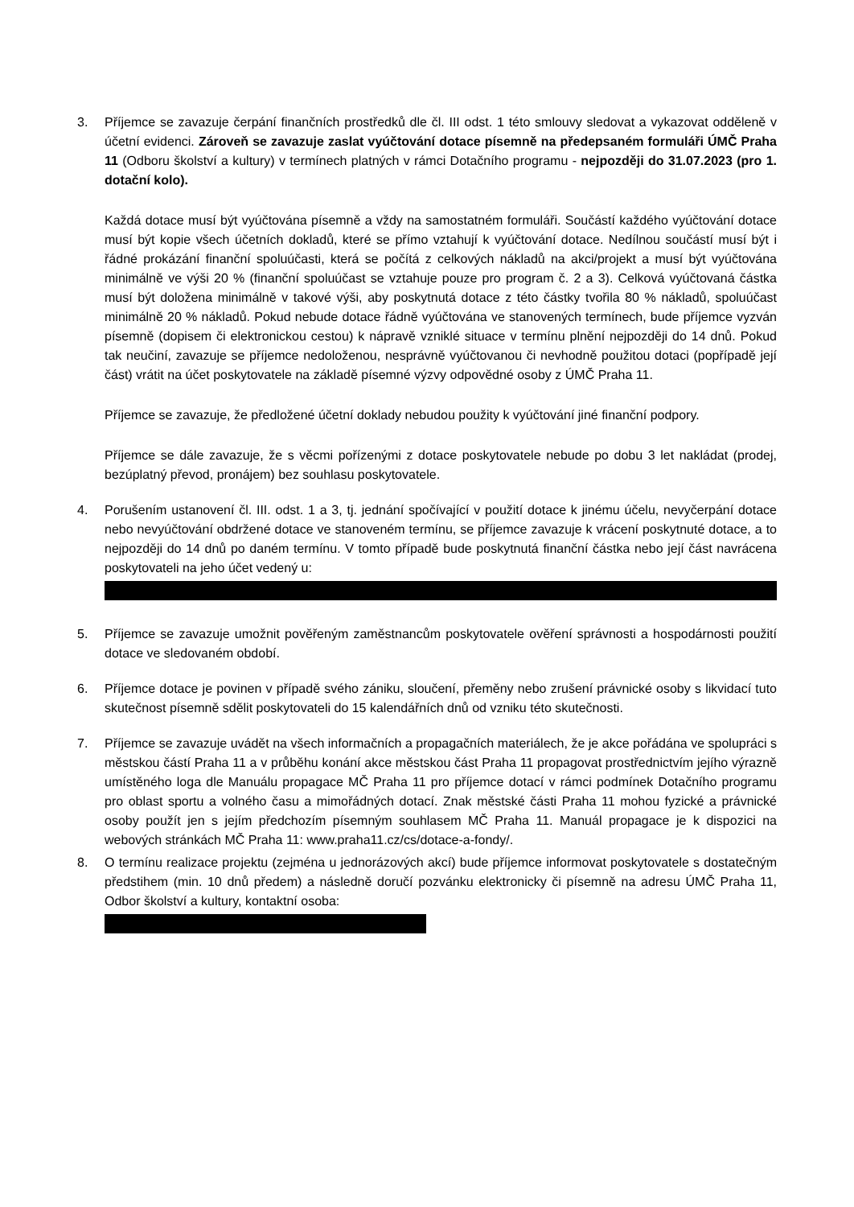3. Příjemce se zavazuje čerpání finančních prostředků dle čl. III odst. 1 této smlouvy sledovat a vykazovat odděleně v účetní evidenci. Zároveň se zavazuje zaslat vyúčtování dotace písemně na předepsaném formuláři ÚMČ Praha 11 (Odboru školství a kultury) v termínech platných v rámci Dotačního programu - nejpozději do 31.07.2023 (pro 1. dotační kolo).
Každá dotace musí být vyúčtována písemně a vždy na samostatném formuláři. Součástí každého vyúčtování dotace musí být kopie všech účetních dokladů, které se přímo vztahují k vyúčtování dotace. Nedílnou součástí musí být i řádné prokázání finanční spoluúčasti, která se počítá z celkových nákladů na akci/projekt a musí být vyúčtována minimálně ve výši 20 % (finanční spoluúčast se vztahuje pouze pro program č. 2 a 3). Celková vyúčtovaná částka musí být doložena minimálně v takové výši, aby poskytnutá dotace z této částky tvořila 80 % nákladů, spoluúčast minimálně 20 % nákladů. Pokud nebude dotace řádně vyúčtována ve stanovených termínech, bude příjemce vyzván písemně (dopisem či elektronickou cestou) k nápravě vzniklé situace v termínu plnění nejpozději do 14 dnů. Pokud tak neučiní, zavazuje se příjemce nedoloženou, nesprávně vyúčtovanou či nevhodně použitou dotaci (popřípadě její část) vrátit na účet poskytovatele na základě písemné výzvy odpovědné osoby z ÚMČ Praha 11.
Příjemce se zavazuje, že předložené účetní doklady nebudou použity k vyúčtování jiné finanční podpory.
Příjemce se dále zavazuje, že s věcmi pořízenými z dotace poskytovatele nebude po dobu 3 let nakládat (prodej, bezúplatný převod, pronájem) bez souhlasu poskytovatele.
4. Porušením ustanovení čl. III. odst. 1 a 3, tj. jednání spočívající v použití dotace k jinému účelu, nevyčerpání dotace nebo nevyúčtování obdržené dotace ve stanoveném termínu, se příjemce zavazuje k vrácení poskytnuté dotace, a to nejpozději do 14 dnů po daném termínu. V tomto případě bude poskytnutá finanční částka nebo její část navrácena poskytovateli na jeho účet vedený u:
5. Příjemce se zavazuje umožnit pověřeným zaměstnancům poskytovatele ověření správnosti a hospodárnosti použití dotace ve sledovaném období.
6. Příjemce dotace je povinen v případě svého zániku, sloučení, přeměny nebo zrušení právnické osoby s likvidací tuto skutečnost písemně sdělit poskytovateli do 15 kalendářních dnů od vzniku této skutečnosti.
7. Příjemce se zavazuje uvádět na všech informačních a propagačních materiálech, že je akce pořádána ve spolupráci s městskou částí Praha 11 a v průběhu konání akce městskou část Praha 11 propagovat prostřednictvím jejího výrazně umístěného loga dle Manuálu propagace MČ Praha 11 pro příjemce dotací v rámci podmínek Dotačního programu pro oblast sportu a volného času a mimořádných dotací. Znak městské části Praha 11 mohou fyzické a právnické osoby použít jen s jejím předchozím písemným souhlasem MČ Praha 11. Manuál propagace je k dispozici na webových stránkách MČ Praha 11: www.praha11.cz/cs/dotace-a-fondy/.
8. O termínu realizace projektu (zejména u jednorázových akcí) bude příjemce informovat poskytovatele s dostatečným předstihem (min. 10 dnů předem) a následně doručí pozvánku elektronicky či písemně na adresu ÚMČ Praha 11, Odbor školství a kultury, kontaktní osoba: